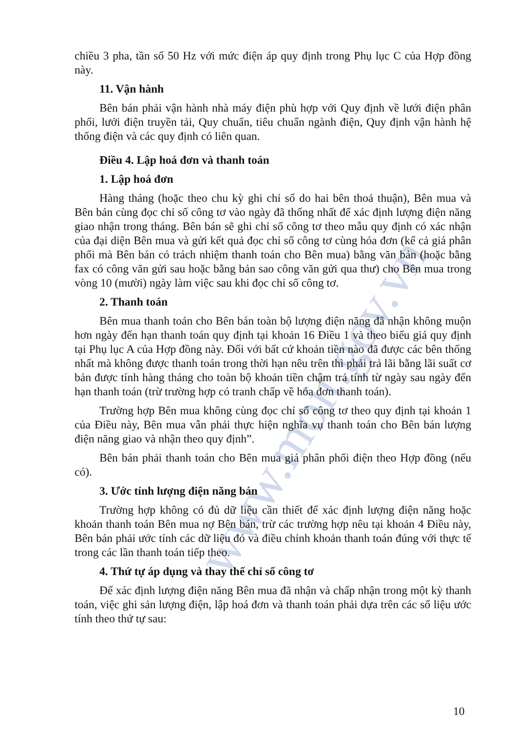www.moit.gov.vn
chiều 3 pha, tần số 50 Hz với mức điện áp quy định trong Phụ lục C của Hợp đồng này.
11. Vận hành
Bên bán phải vận hành nhà máy điện phù hợp với Quy định về lưới điện phân phối, lưới điện truyền tải, Quy chuẩn, tiêu chuẩn ngành điện, Quy định vận hành hệ thống điện và các quy định có liên quan.
Điều 4. Lập hoá đơn và thanh toán
1. Lập hoá đơn
Hàng tháng (hoặc theo chu kỳ ghi chỉ số do hai bên thoả thuận), Bên mua và Bên bán cùng đọc chỉ số công tơ vào ngày đã thống nhất để xác định lượng điện năng giao nhận trong tháng. Bên bán sẽ ghi chỉ số công tơ theo mẫu quy định có xác nhận của đại diện Bên mua và gửi kết quả đọc chỉ số công tơ cùng hóa đơn (kể cả giá phân phối mà Bên bán có trách nhiệm thanh toán cho Bên mua) bằng văn bản (hoặc bằng fax có công văn gửi sau hoặc bằng bản sao công văn gửi qua thư) cho Bên mua trong vòng 10 (mười) ngày làm việc sau khi đọc chỉ số công tơ.
2. Thanh toán
Bên mua thanh toán cho Bên bán toàn bộ lượng điện năng đã nhận không muộn hơn ngày đến hạn thanh toán quy định tại khoản 16 Điều 1 và theo biểu giá quy định tại Phụ lục A của Hợp đồng này. Đối với bất cứ khoản tiền nào đã được các bên thống nhất mà không được thanh toán trong thời hạn nêu trên thì phải trả lãi bằng lãi suất cơ bản được tính hàng tháng cho toàn bộ khoản tiền chậm trả tính từ ngày sau ngày đến hạn thanh toán (trừ trường hợp có tranh chấp về hóa đơn thanh toán).
Trường hợp Bên mua không cùng đọc chỉ số công tơ theo quy định tại khoản 1 của Điều này, Bên mua vẫn phải thực hiện nghĩa vụ thanh toán cho Bên bán lượng điện năng giao và nhận theo quy định”.
Bên bán phải thanh toán cho Bên mua giá phân phối điện theo Hợp đồng (nếu có).
3. Ước tính lượng điện năng bán
Trường hợp không có đủ dữ liệu cần thiết để xác định lượng điện năng hoặc khoản thanh toán Bên mua nợ Bên bán, trừ các trường hợp nêu tại khoản 4 Điều này, Bên bán phải ước tính các dữ liệu đó và điều chỉnh khoản thanh toán đúng với thực tế trong các lần thanh toán tiếp theo.
4. Thứ tự áp dụng và thay thế chỉ số công tơ
Để xác định lượng điện năng Bên mua đã nhận và chấp nhận trong một kỳ thanh toán, việc ghi sản lượng điện, lập hoá đơn và thanh toán phải dựa trên các số liệu ước tính theo thứ tự sau:
10